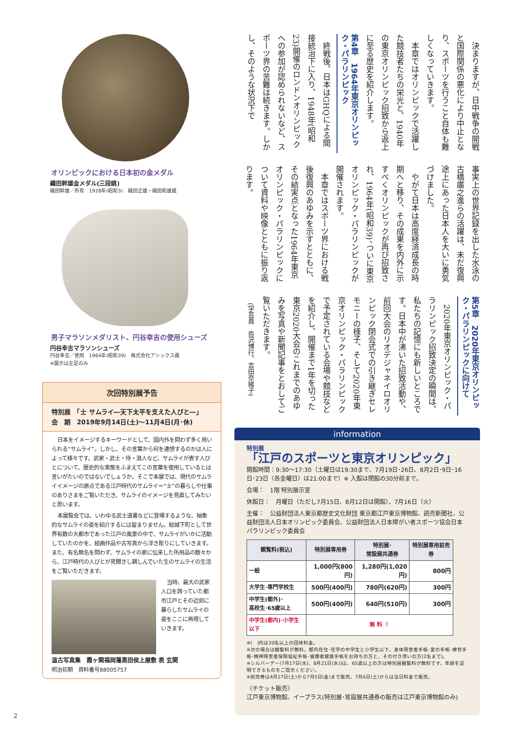オリンピックにおける日本初の金メダル
織田幹雄金メダル(三段跳)
織田幹雄／所有　1928年(昭和3)　織田正雄・織田和雄蔵
男子マラソンメダリスト、円谷幸吉の使用シューズ
円谷幸吉マラソンシューズ
円谷幸吉／使用　1964年(昭和39)　株式会社アシックス蔵
※展示は左足のみ
次回特別展予告
特別展　「士 サムライ―天下太平を支えた人びと―」
会　期　2019年9月14日(土)～11月4日(月･休)
日本をイメージするキーワードとして、国内外を問わず多く用いられる“サムライ”。しかし、その言葉から何を連想するのかは人によって様々です。武家・武士・侍・浪人など、サムライが表す人びとについて、歴史的な実態をふまえてこの言葉を使用しているとは言いがたいのではないでしょうか。そこで本展では、現代のサムライイメージの原点である江戸時代のサムライ＝“士”の暮らしや仕事のありさまをご覧いただき、サムライのイメージを見直してみたいと思います。
本展覧会では、いわゆる武士道書などに登場するような、抽象的なサムライの姿を紹介するには留まりません。総城下町として世界有数の大都市であった江戸の風景の中で、サムライがいかに活動していたのかを、絵画作品や古写真から浮き彫りにしていきます。また、有名無名を問わず、サムライの家に伝来した所用品の数々から、江戸時代の人びとが見聞きし親しんでいた生のサムライの生活をご覧いただきます。
当時、最大の武家人口を誇っていた都市江戸とその近郊に暮らしたサムライの姿をここに再現していきます。
温古写真集　霞ヶ関福岡藩黒田侯上屋敷 表 玄関
明治初期　資料番号88005757
決まりますが、日中戦争の開戦と国際関係の悪化により中止となり、スポーツを行うこと自体も難しくなっていきます。
本章ではオリンピックで活躍した競技者たちの栄光と、1940年の東京オリンピック招致から返上に至る歴史を紹介します。
第4章　1964年東京オリンピック・パラリンピック
終戦後、日本はGHQによる間接統治下に入り、1948年(昭和23)開催のロンドンオリンピックへの参加が認められないなど、スポーツ界の苦難は続きます。しかし、そのような状況下で
事実上の世界記録を出した水泳の古橋廣之進らの活躍は、未だ復興途上にあった日本人を大いに勇気づけました。
やがて日本は高度経済成長の時期へと移り、その成果を内外に示すべくオリンピックが再び招致され、1964年(昭和39)、ついに東京オリンピック・パラリンピックが開催されます。
本章ではスポーツ界における戦後復興のあゆみを示すとともに、その結実点となった1964年東京オリンピック・パラリンピックについて資料や映像とともに振り返ります。
第5章　2020年東京オリンピック・パラリンピックに向けて
2020年東京オリンピック・パラリンピック招致決定の瞬間は、私たちの記憶にも新しいところです。日本中が沸いた招致活動や、前回大会のリオデジャネイロオリンピック閉会式での引き継ぎセレモニーの様子、そして2020年東京オリンピック・パラリンピックで予定されている会場や競技などを紹介し、開催まで1年を切った東京2020大会のこれまでのあゆみを写真や新聞記事をとおしてご覧いただきます。
(学芸員　沓沢博行、吉田奈緒子)
information
特別展
「江戸のスポーツと東京オリンピック」
開館時間：9:30～17:30（土曜日は19:30まで、7月19日･26日、8月2日･9日･16日･23日〈各金曜日〉は21:00まで）※ 入館は閉館の30分前まで。
会場：　1階 特別展示室
休館日：　月曜日（ただし7月15日、8月12日は開館）、7月16日（火）
主催：　公益財団法人東京都歴史文化財団 東京都江戸東京博物館、読売新聞社、公益財団法人日本オリンピック委員会、公益財団法人日本障がい者スポーツ協会日本パラリンピック委員会
| 観覧料(税込) | 特別展専用券 | 特別展･ 常設展共通券 | 特別展専用前売券 |
| --- | --- | --- | --- |
| 一般 | 1,000円(800円) | 1,280円(1,020円) | 800円 |
| 大学生･専門学校生 | 500円(400円) | 780円(620円) | 300円 |
| 中学生(都外)･ 高校生･65歳以上 | 500円(400円) | 640円(510円) | 300円 |
| 中学生(都内)･小学生以下 | 無 料 ！ | | |
※(　)内は20名以上の団体料金。
※次の場合は観覧料が無料。都内在住･在学の中学生と小学生以下。身体障害者手帳･愛の手帳･療育手帳･精神障害者保険福祉手帳･被爆者健康手帳をお持ちの方と、その付き添いの方(2名まで)。
※シルバーデー(7月17日(水)、8月21日(水))は、65歳以上の方は特別展観覧料が無料です。年齢を証明できるものをご提示ください。
※前売券は4月27日(土)から7月5日(金)まで販売。7月6日(土)からは当日料金で販売。
〈チケット販売〉
江戸東京博物館、イープラス(特別展･常設展共通券の販売は江戸東京博物館のみ)
2